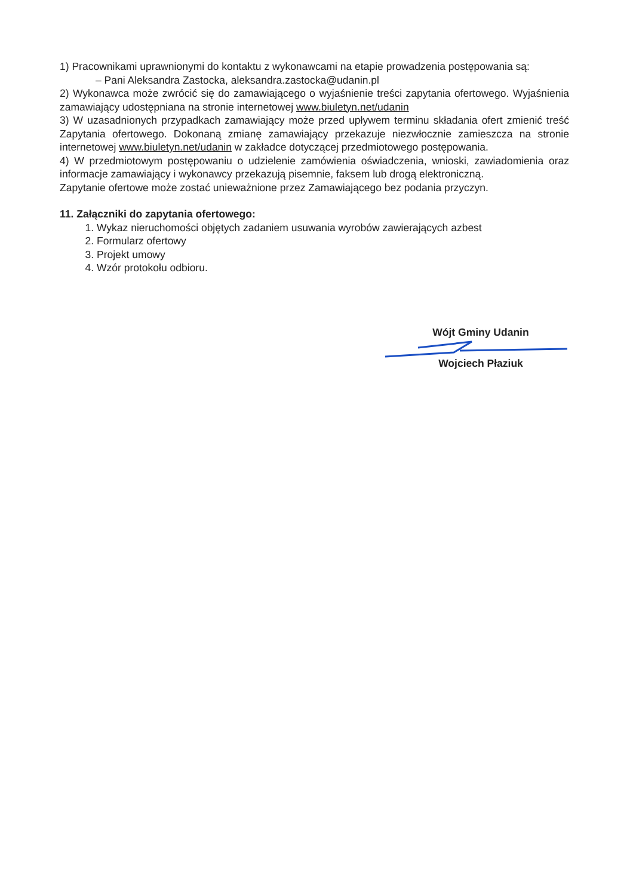1) Pracownikami uprawnionymi do kontaktu z wykonawcami na etapie prowadzenia postępowania są:
– Pani Aleksandra Zastocka, aleksandra.zastocka@udanin.pl
2) Wykonawca może zwrócić się do zamawiającego o wyjaśnienie treści zapytania ofertowego. Wyjaśnienia zamawiający udostępniana na stronie internetowej www.biuletyn.net/udanin
3) W uzasadnionych przypadkach zamawiający może przed upływem terminu składania ofert zmienić treść Zapytania ofertowego. Dokonaną zmianę zamawiający przekazuje niezwłocznie zamieszcza na stronie internetowej www.biuletyn.net/udanin w zakładce dotyczącej przedmiotowego postępowania.
4) W przedmiotowym postępowaniu o udzielenie zamówienia oświadczenia, wnioski, zawiadomienia oraz informacje zamawiający i wykonawcy przekazują pisemnie, faksem lub drogą elektroniczną.
Zapytanie ofertowe może zostać unieważnione przez Zamawiającego bez podania przyczyn.
11. Załączniki do zapytania ofertowego:
1. Wykaz nieruchomości objętych zadaniem usuwania wyrobów zawierających azbest
2. Formularz ofertowy
3. Projekt umowy
4. Wzór protokołu odbioru.
Wójt Gminy Udanin
Wojciech Płaziuk